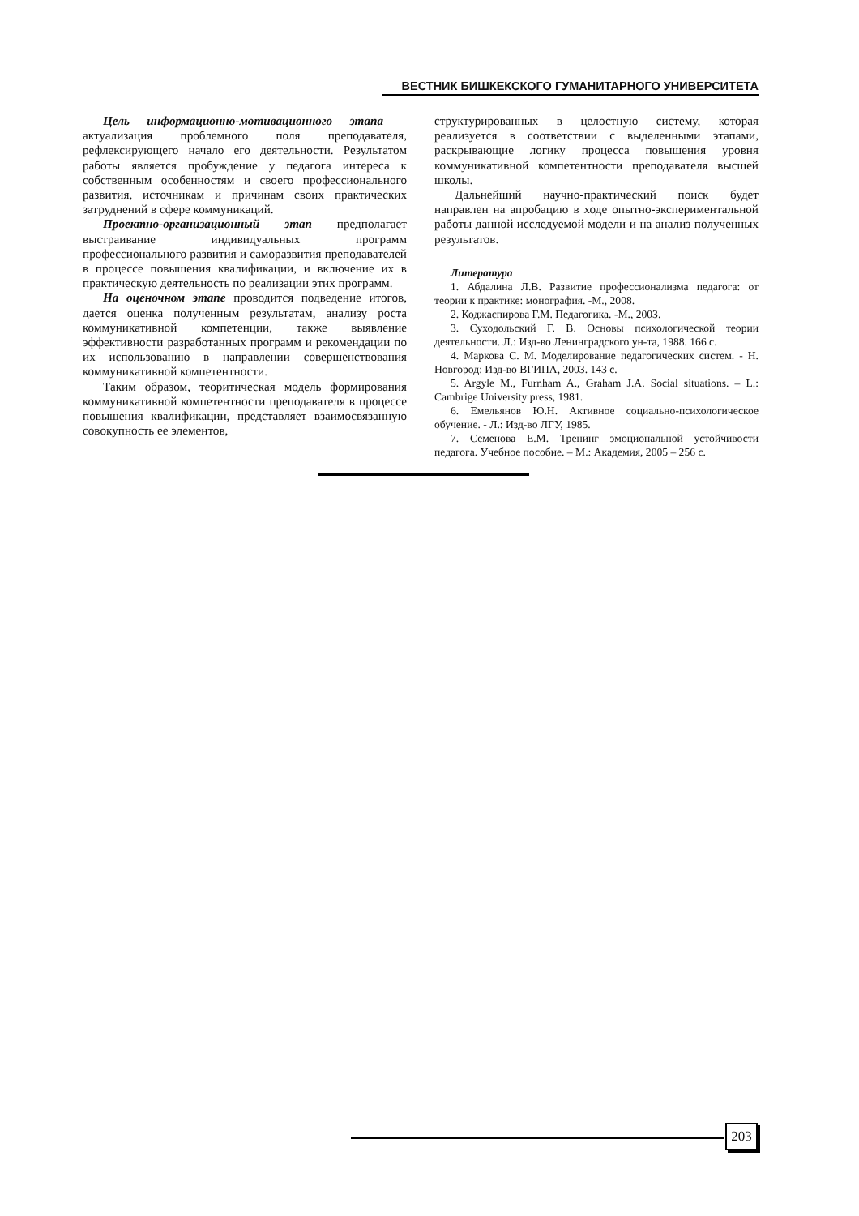ВЕСТНИК БИШКЕКСКОГО ГУМАНИТАРНОГО УНИВЕРСИТЕТА
Цель информационно-мотивационного этапа – актуализация проблемного поля преподавателя, рефлексирующего начало его деятельности. Результатом работы является пробуждение у педагога интереса к собственным особенностям и своего профессионального развития, источникам и причинам своих практических затруднений в сфере коммуникаций.
Проектно-организационный этап предполагает выстраивание индивидуальных программ профессионального развития и саморазвития преподавателей в процессе повышения квалификации, и включение их в практическую деятельность по реализации этих программ.
На оценочном этапе проводится подведение итогов, дается оценка полученным результатам, анализу роста коммуникативной компетенции, также выявление эффективности разработанных программ и рекомендации по их использованию в направлении совершенствования коммуникативной компетентности.
Таким образом, теоритическая модель формирования коммуникативной компетентности преподавателя в процессе повышения квалификации, представляет взаимосвязанную совокупность ее элементов,
структурированных в целостную систему, которая реализуется в соответствии с выделенными этапами, раскрывающие логику процесса повышения уровня коммуникативной компетентности преподавателя высшей школы.
Дальнейший научно-практический поиск будет направлен на апробацию в ходе опытно-экспериментальной работы данной исследуемой модели и на анализ полученных результатов.
Литература
1. Абдалина Л.В. Развитие профессионализма педагога: от теории к практике: монография. -М., 2008.
2. Коджаспирова Г.М. Педагогика. -М., 2003.
3. Суходольский Г. В. Основы психологической теории деятельности. Л.: Изд-во Ленинградского ун-та, 1988. 166 с.
4. Маркова С. М. Моделирование педагогических систем. - Н. Новгород: Изд-во ВГИПА, 2003. 143 с.
5. Argyle M., Furnham A., Graham J.A. Social situations. – L.: Cambrige University press, 1981.
6. Емельянов Ю.Н. Активное социально-психологическое обучение. - Л.: Изд-во ЛГУ, 1985.
7. Семенова Е.М. Тренинг эмоциональной устойчивости педагога. Учебное пособие. – М.: Академия, 2005 – 256 с.
203